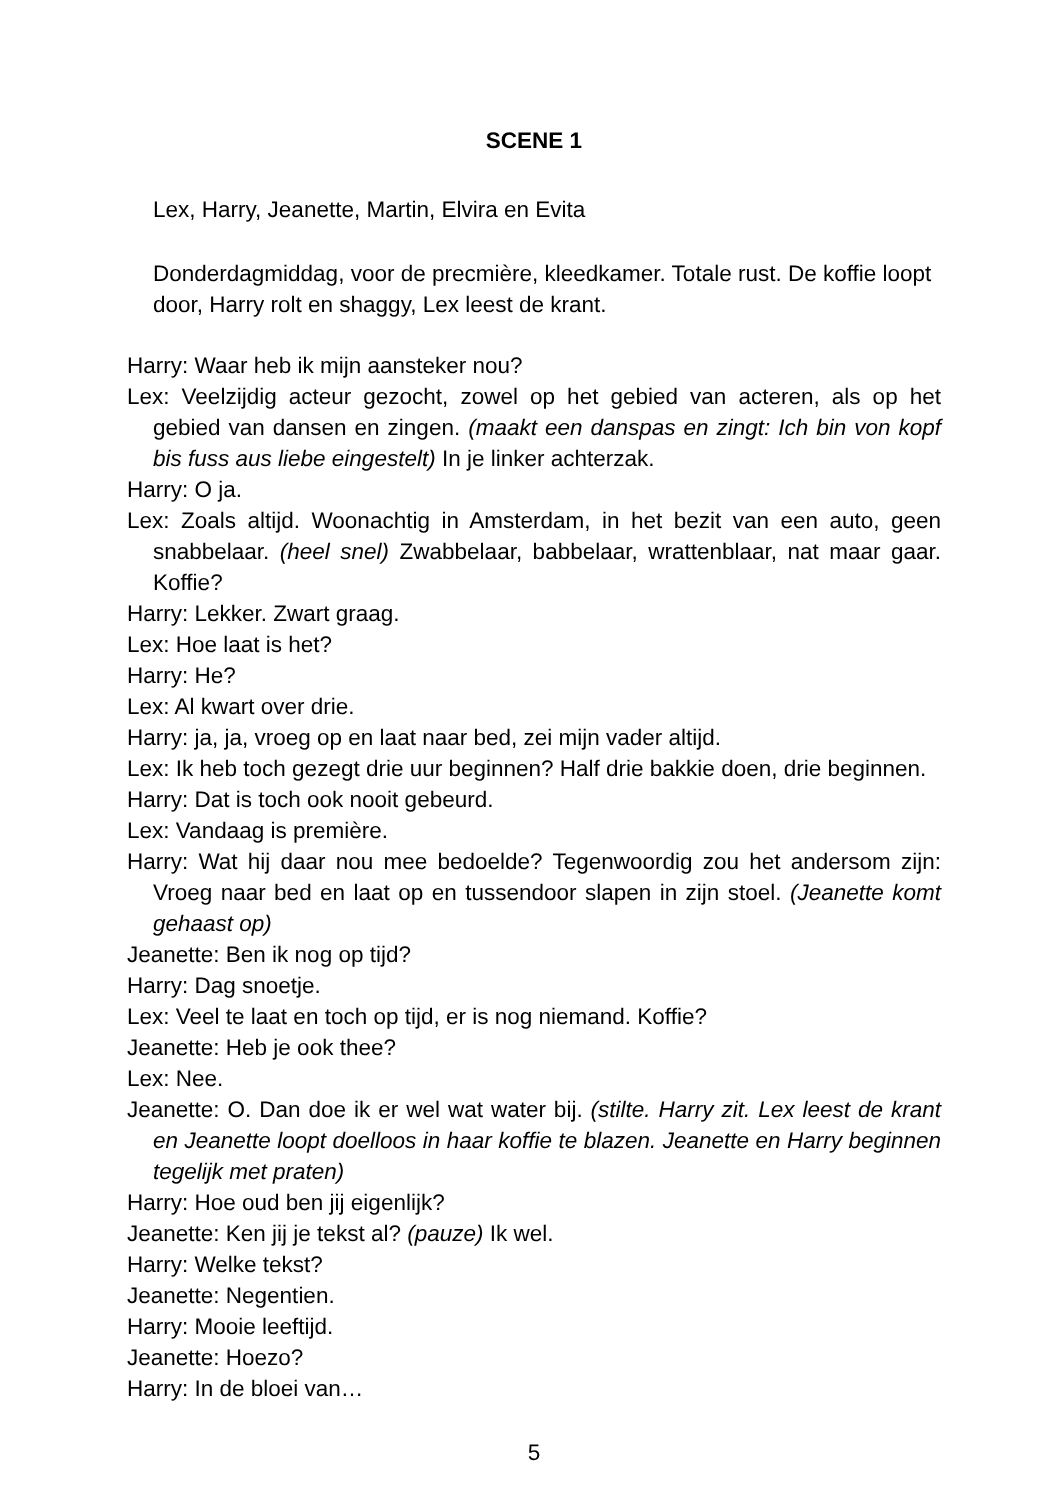SCENE 1
Lex, Harry, Jeanette, Martin, Elvira en Evita
Donderdagmiddag, voor de precmière, kleedkamer. Totale rust. De koffie loopt door, Harry rolt en shaggy, Lex leest de krant.
Harry: Waar heb ik mijn aansteker nou?
Lex: Veelzijdig acteur gezocht, zowel op het gebied van acteren, als op het gebied van dansen en zingen. (maakt een danspas en zingt: Ich bin von kopf bis fuss aus liebe eingestelt) In je linker achterzak.
Harry: O ja.
Lex: Zoals altijd. Woonachtig in Amsterdam, in het bezit van een auto, geen snabbelaar. (heel snel) Zwabbelaar, babbelaar, wrattenblaar, nat maar gaar. Koffie?
Harry: Lekker. Zwart graag.
Lex: Hoe laat is het?
Harry: He?
Lex: Al kwart over drie.
Harry: ja, ja, vroeg op en laat naar bed, zei mijn vader altijd.
Lex: Ik heb toch gezegt drie uur beginnen? Half drie bakkie doen, drie beginnen.
Harry: Dat is toch ook nooit gebeurd.
Lex: Vandaag is première.
Harry: Wat hij daar nou mee bedoelde? Tegenwoordig zou het andersom zijn: Vroeg naar bed en laat op en tussendoor slapen in zijn stoel. (Jeanette komt gehaast op)
Jeanette: Ben ik nog op tijd?
Harry: Dag snoetje.
Lex: Veel te laat en toch op tijd, er is nog niemand. Koffie?
Jeanette: Heb je ook thee?
Lex: Nee.
Jeanette: O. Dan doe ik er wel wat water bij. (stilte. Harry zit. Lex leest de krant en Jeanette loopt doelloos in haar koffie te blazen. Jeanette en Harry beginnen tegelijk met praten)
Harry: Hoe oud ben jij eigenlijk?
Jeanette: Ken jij je tekst al? (pauze) Ik wel.
Harry: Welke tekst?
Jeanette: Negentien.
Harry: Mooie leeftijd.
Jeanette: Hoezo?
Harry: In de bloei van…
5